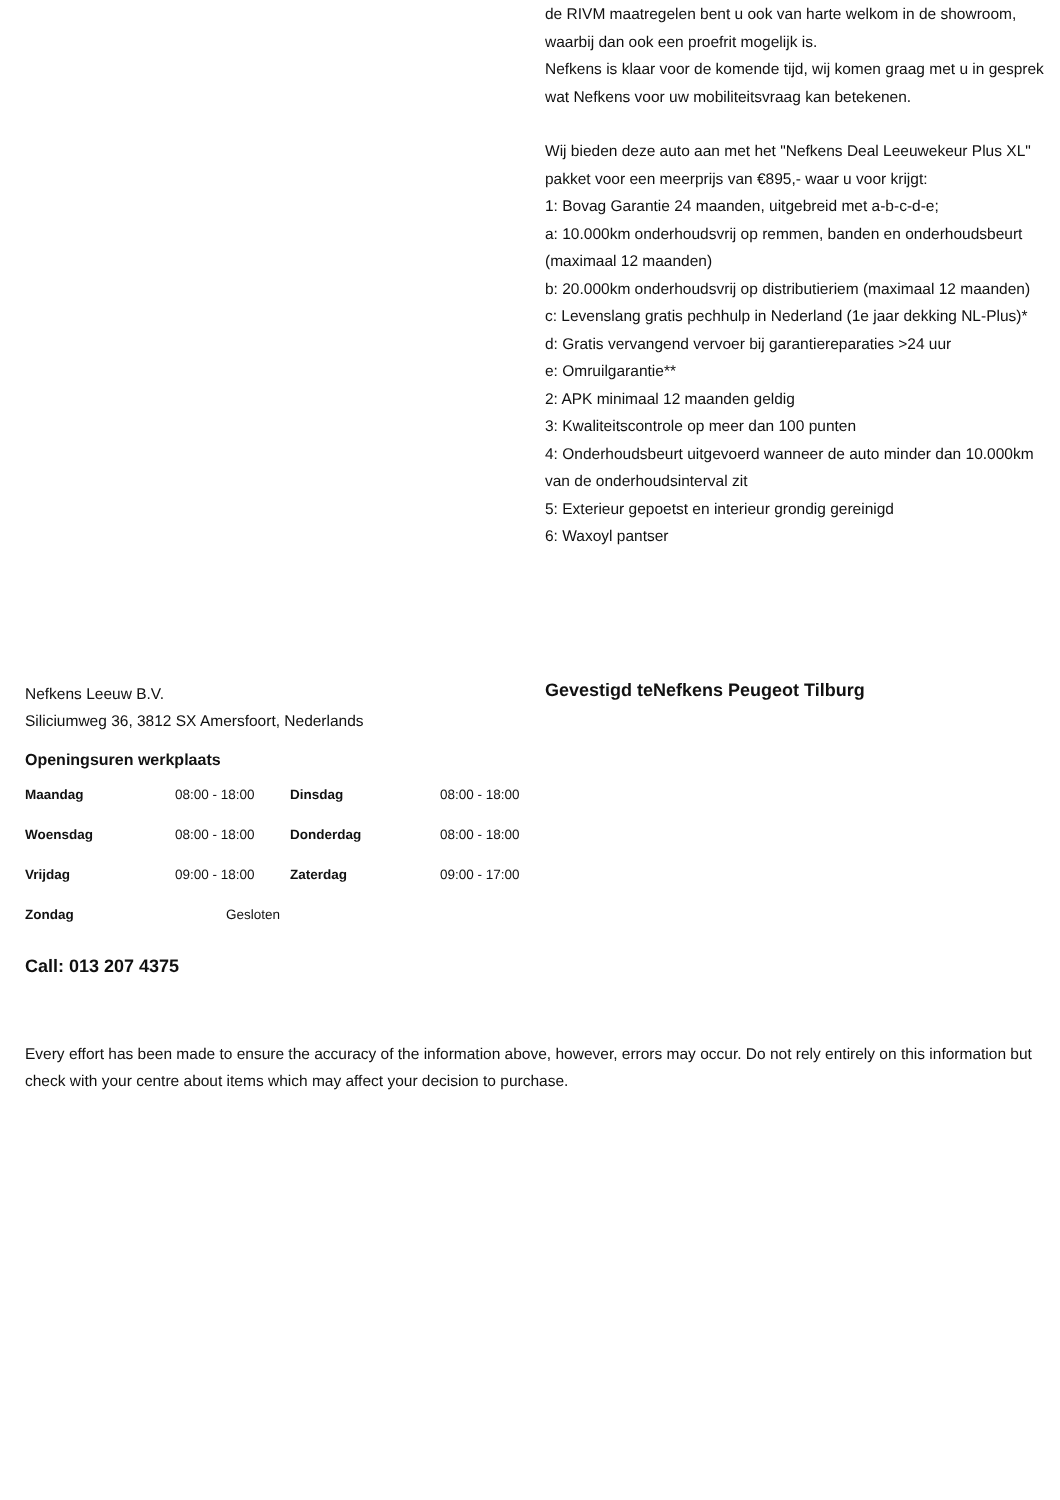de RIVM maatregelen bent u ook van harte welkom in de showroom, waarbij dan ook een proefrit mogelijk is.
Nefkens is klaar voor de komende tijd, wij komen graag met u in gesprek wat Nefkens voor uw mobiliteitsvraag kan betekenen.
Wij bieden deze auto aan met het "Nefkens Deal Leeuwekeur Plus XL" pakket voor een meerprijs van €895,- waar u voor krijgt:
1: Bovag Garantie 24 maanden, uitgebreid met a-b-c-d-e;
a: 10.000km onderhoudsvrij op remmen, banden en onderhoudsbeurt (maximaal 12 maanden)
b: 20.000km onderhoudsvrij op distributieriem (maximaal 12 maanden)
c: Levenslang gratis pechhulp in Nederland (1e jaar dekking NL-Plus)*
d: Gratis vervangend vervoer bij garantiereparaties >24 uur
e: Omruilgarantie**
2: APK minimaal 12 maanden geldig
3: Kwaliteitscontrole op meer dan 100 punten
4: Onderhoudsbeurt uitgevoerd wanneer de auto minder dan 10.000km van de onderhoudsinterval zit
5: Exterieur gepoetst en interieur grondig gereinigd
6: Waxoyl pantser
Nefkens Leeuw B.V.
Siliciumweg 36, 3812 SX Amersfoort, Nederlands
Openingsuren werkplaats
| Maandag | 08:00 - 18:00 | Dinsdag | 08:00 - 18:00 |
| Woensdag | 08:00 - 18:00 | Donderdag | 08:00 - 18:00 |
| Vrijdag | 09:00 - 18:00 | Zaterdag | 09:00 - 17:00 |
| Zondag | Gesloten | | |
Call: 013 207 4375
Gevestigd teNefkens Peugeot Tilburg
Every effort has been made to ensure the accuracy of the information above, however, errors may occur. Do not rely entirely on this information but check with your centre about items which may affect your decision to purchase.